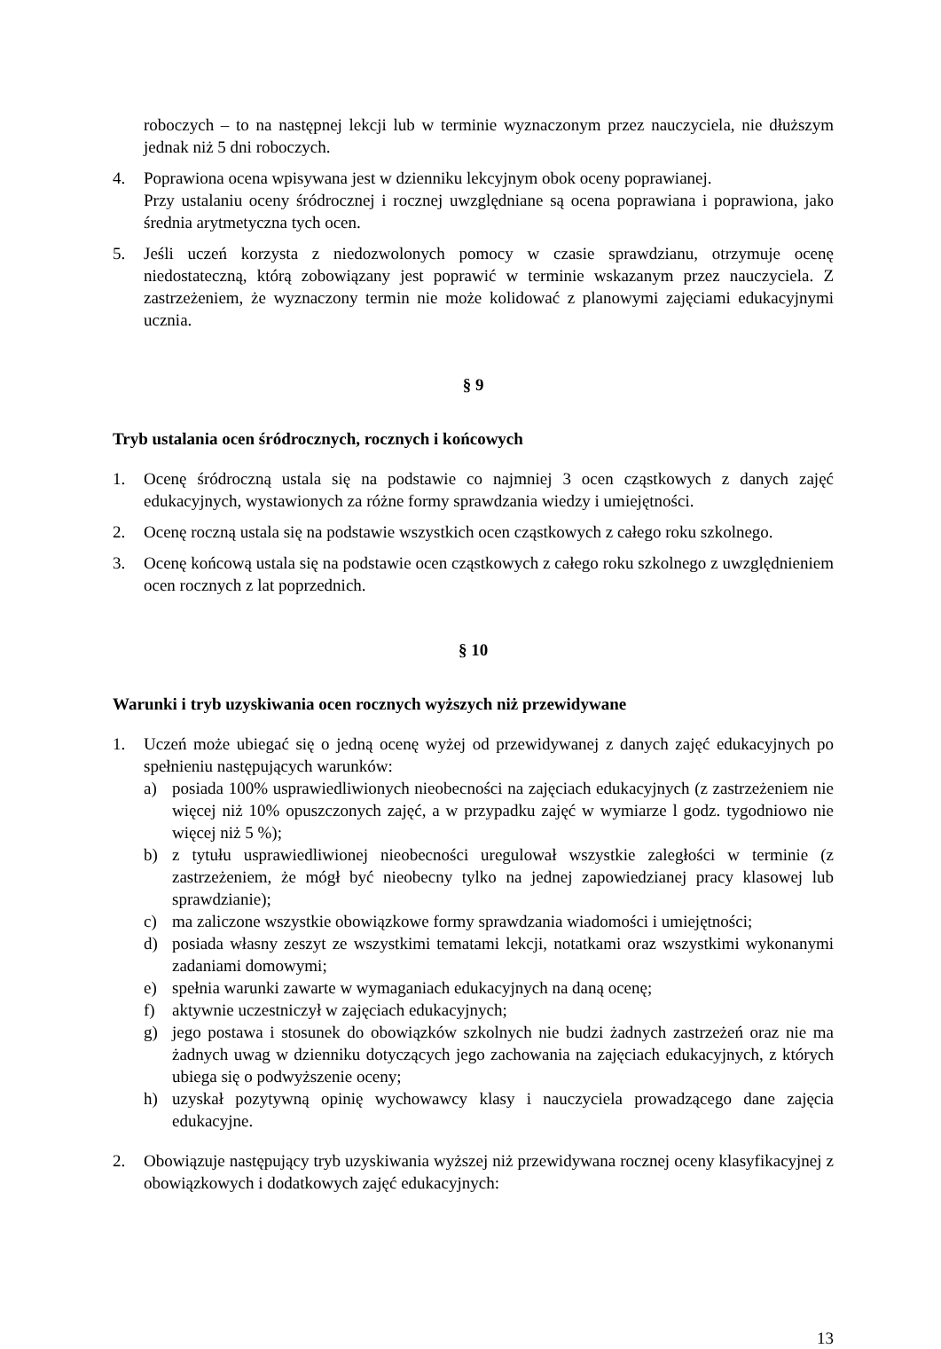roboczych – to na następnej lekcji lub w terminie wyznaczonym przez nauczyciela, nie dłuższym jednak niż 5 dni roboczych.
4. Poprawiona ocena wpisywana jest w dzienniku lekcyjnym obok oceny poprawianej.
Przy ustalaniu oceny śródrocznej i rocznej uwzględniane są ocena poprawiana i poprawiona, jako średnia arytmetyczna tych ocen.
5. Jeśli uczeń korzysta z niedozwolonych pomocy w czasie sprawdzianu, otrzymuje ocenę niedostateczną, którą zobowiązany jest poprawić w terminie wskazanym przez nauczyciela. Z zastrzeżeniem, że wyznaczony termin nie może kolidować z planowymi zajęciami edukacyjnymi ucznia.
§ 9
Tryb ustalania ocen śródrocznych, rocznych i końcowych
1. Ocenę śródroczną ustala się na podstawie co najmniej 3 ocen cząstkowych z danych zajęć edukacyjnych, wystawionych za różne formy sprawdzania wiedzy i umiejętności.
2. Ocenę roczną ustala się na podstawie wszystkich ocen cząstkowych z całego roku szkolnego.
3. Ocenę końcową ustala się na podstawie ocen cząstkowych z całego roku szkolnego z uwzględnieniem ocen rocznych z lat poprzednich.
§ 10
Warunki i tryb uzyskiwania ocen rocznych wyższych niż przewidywane
1. Uczeń może ubiegać się o jedną ocenę wyżej od przewidywanej z danych zajęć edukacyjnych po spełnieniu następujących warunków:
a) posiada 100% usprawiedliwionych nieobecności na zajęciach edukacyjnych (z zastrzeżeniem nie więcej niż 10% opuszczonych zajęć, a w przypadku zajęć w wymiarze l godz. tygodniowo nie więcej niż 5 %);
b) z tytułu usprawiedliwionej nieobecności uregulował wszystkie zaległości w terminie (z zastrzeżeniem, że mógł być nieobecny tylko na jednej zapowiedzianej pracy klasowej lub sprawdzianie);
c) ma zaliczone wszystkie obowiązkowe formy sprawdzania wiadomości i umiejętności;
d) posiada własny zeszyt ze wszystkimi tematami lekcji, notatkami oraz wszystkimi wykonanymi zadaniami domowymi;
e) spełnia warunki zawarte w wymaganiach edukacyjnych na daną ocenę;
f) aktywnie uczestniczył w zajęciach edukacyjnych;
g) jego postawa i stosunek do obowiązków szkolnych nie budzi żadnych zastrzeżeń oraz nie ma żadnych uwag w dzienniku dotyczących jego zachowania na zajęciach edukacyjnych, z których ubiega się o podwyższenie oceny;
h) uzyskał pozytywną opinię wychowawcy klasy i nauczyciela prowadzącego dane zajęcia edukacyjne.
2. Obowiązuje następujący tryb uzyskiwania wyższej niż przewidywana rocznej oceny klasyfikacyjnej z obowiązkowych i dodatkowych zajęć edukacyjnych:
13